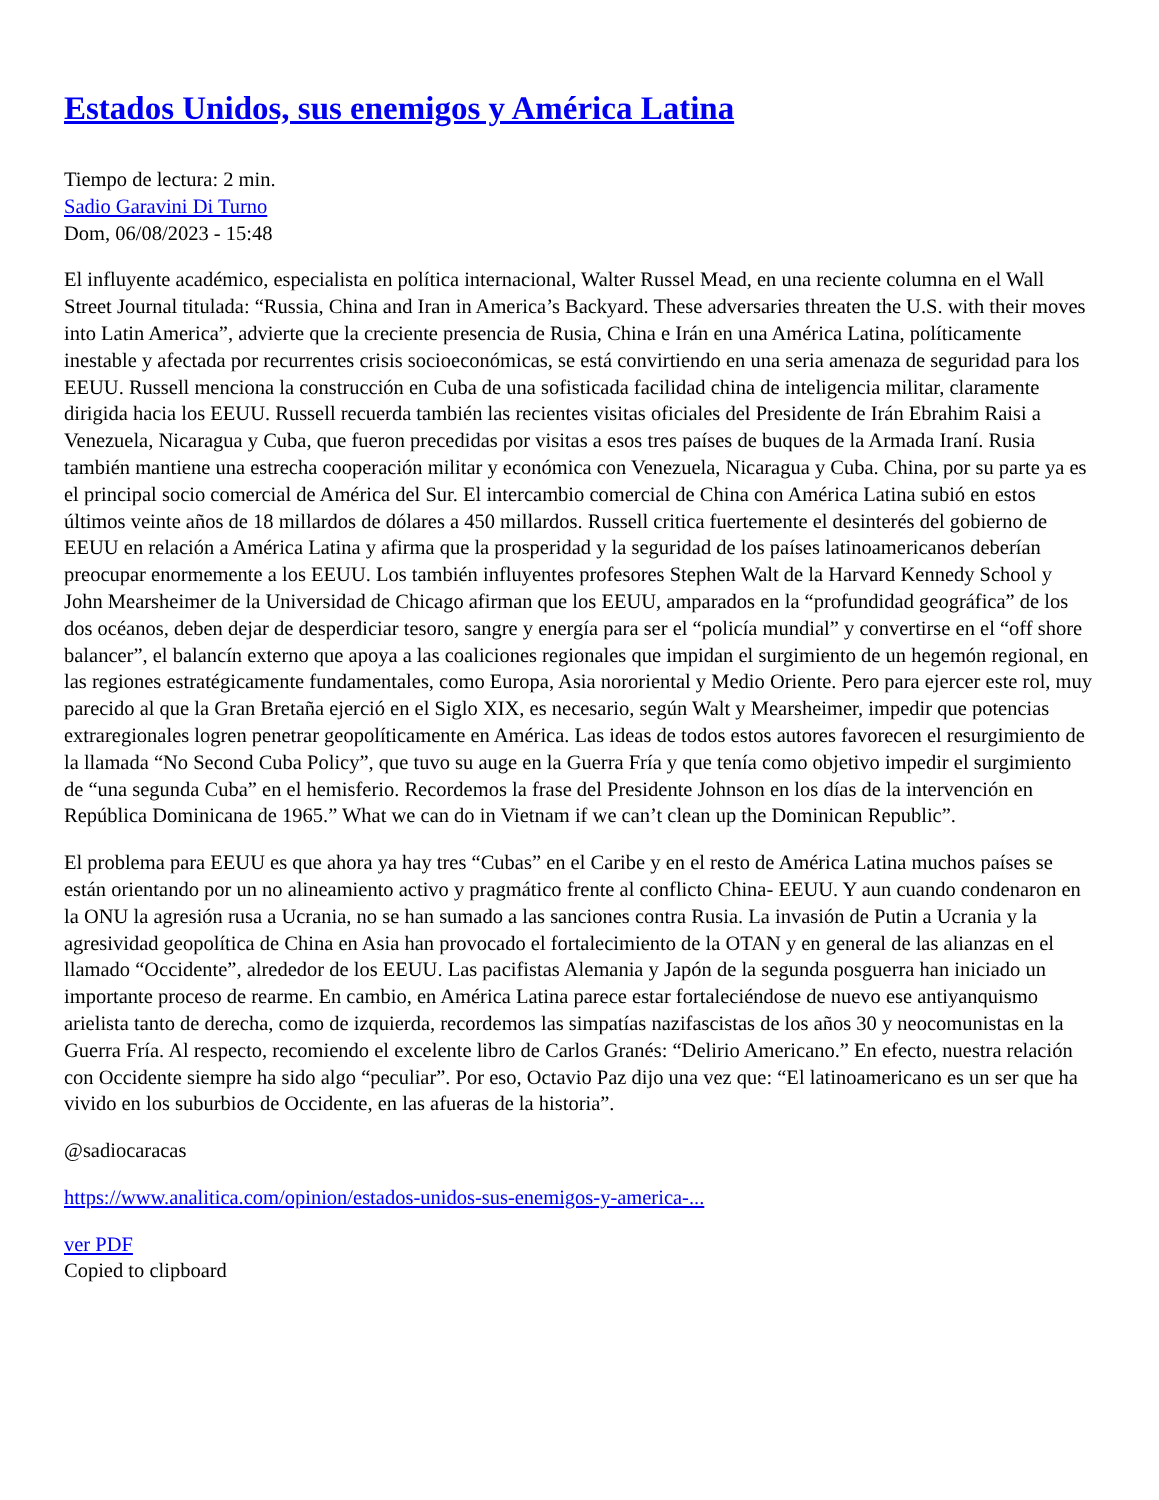Estados Unidos, sus enemigos y América Latina
Tiempo de lectura: 2 min.
Sadio Garavini Di Turno
Dom, 06/08/2023 - 15:48
El influyente académico, especialista en política internacional, Walter Russel Mead, en una reciente columna en el Wall Street Journal titulada: “Russia, China and Iran in America’s Backyard. These adversaries threaten the U.S. with their moves into Latin America”, advierte que la creciente presencia de Rusia, China e Irán en una América Latina, políticamente inestable y afectada por recurrentes crisis socioeconómicas, se está convirtiendo en una seria amenaza de seguridad para los EEUU. Russell menciona la construcción en Cuba de una sofisticada facilidad china de inteligencia militar, claramente dirigida hacia los EEUU. Russell recuerda también las recientes visitas oficiales del Presidente de Irán Ebrahim Raisi a Venezuela, Nicaragua y Cuba, que fueron precedidas por visitas a esos tres países de buques de la Armada Iraní. Rusia también mantiene una estrecha cooperación militar y económica con Venezuela, Nicaragua y Cuba. China, por su parte ya es el principal socio comercial de América del Sur. El intercambio comercial de China con América Latina subió en estos últimos veinte años de 18 millardos de dólares a 450 millardos. Russell critica fuertemente el desinterés del gobierno de EEUU en relación a América Latina y afirma que la prosperidad y la seguridad de los países latinoamericanos deberían preocupar enormemente a los EEUU. Los también influyentes profesores Stephen Walt de la Harvard Kennedy School y John Mearsheimer de la Universidad de Chicago afirman que los EEUU, amparados en la “profundidad geográfica” de los dos océanos, deben dejar de desperdiciar tesoro, sangre y energía para ser el “policía mundial” y convertirse en el “off shore balancer”, el balancín externo que apoya a las coaliciones regionales que impidan el surgimiento de un hegemón regional, en las regiones estratégicamente fundamentales, como Europa, Asia nororiental y Medio Oriente. Pero para ejercer este rol, muy parecido al que la Gran Bretaña ejerció en el Siglo XIX, es necesario, según Walt y Mearsheimer, impedir que potencias extraregionales logren penetrar geopolíticamente en América. Las ideas de todos estos autores favorecen el resurgimiento de la llamada “No Second Cuba Policy”, que tuvo su auge en la Guerra Fría y que tenía como objetivo impedir el surgimiento de “una segunda Cuba” en el hemisferio. Recordemos la frase del Presidente Johnson en los días de la intervención en República Dominicana de 1965.” What we can do in Vietnam if we can’t clean up the Dominican Republic”.
El problema para EEUU es que ahora ya hay tres “Cubas” en el Caribe y en el resto de América Latina muchos países se están orientando por un no alineamiento activo y pragmático frente al conflicto China- EEUU. Y aun cuando condenaron en la ONU la agresión rusa a Ucrania, no se han sumado a las sanciones contra Rusia. La invasión de Putin a Ucrania y la agresividad geopolítica de China en Asia han provocado el fortalecimiento de la OTAN y en general de las alianzas en el llamado “Occidente”, alrededor de los EEUU. Las pacifistas Alemania y Japón de la segunda posguerra han iniciado un importante proceso de rearme. En cambio, en América Latina parece estar fortaleciéndose de nuevo ese antiyanquismo arielista tanto de derecha, como de izquierda, recordemos las simpatías nazifascistas de los años 30 y neocomunistas en la Guerra Fría. Al respecto, recomiendo el excelente libro de Carlos Granés: “Delirio Americano.” En efecto, nuestra relación con Occidente siempre ha sido algo “peculiar”. Por eso, Octavio Paz dijo una vez que: “El latinoamericano es un ser que ha vivido en los suburbios de Occidente, en las afueras de la historia”.
@sadiocaracas
https://www.analitica.com/opinion/estados-unidos-sus-enemigos-y-america-...
ver PDF
Copied to clipboard